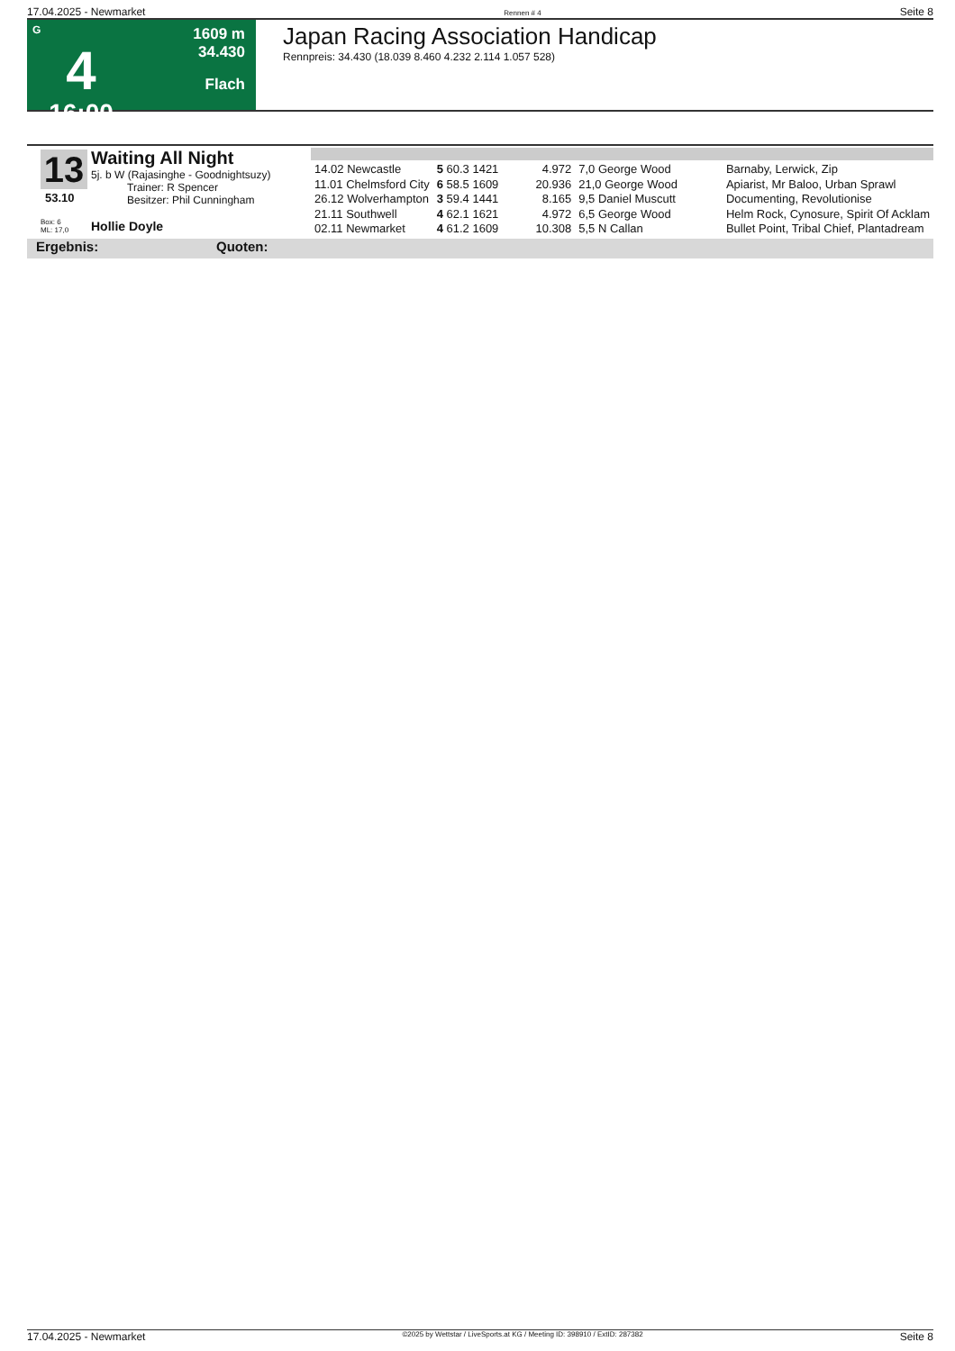17.04.2025 - Newmarket Rennen # 4 Seite 8
G
4
16:00
1609 m
34.430
Flach
Japan Racing Association Handicap
Rennpreis: 34.430 (18.039 8.460 4.232 2.114 1.057 528)
13
53.10
Box: 6
ML: 17,0
Waiting All Night
5j. b W (Rajasinghe - Goodnightsuzy)
Trainer: R Spencer
Besitzer: Phil Cunningham
Hollie Doyle
| 14.02 Newcastle | 5 60.3 1421 | 4.972 | 7,0 George Wood | Barnaby, Lerwick, Zip |
| 11.01 Chelmsford City | 6 58.5 1609 | 20.936 | 21,0 George Wood | Apiarist, Mr Baloo, Urban Sprawl |
| 26.12 Wolverhampton | 3 59.4 1441 | 8.165 | 9,5 Daniel Muscutt | Documenting, Revolutionise |
| 21.11 Southwell | 4 62.1 1621 | 4.972 | 6,5 George Wood | Helm Rock, Cynosure, Spirit Of Acklam |
| 02.11 Newmarket | 4 61.2 1609 | 10.308 | 5,5 N Callan | Bullet Point, Tribal Chief, Plantadream |
Ergebnis: Quoten:
17.04.2025 - Newmarket ©2025 by Wettstar / LiveSports.at KG / Meeting ID: 398910 / ExtID: 287382 Seite 8